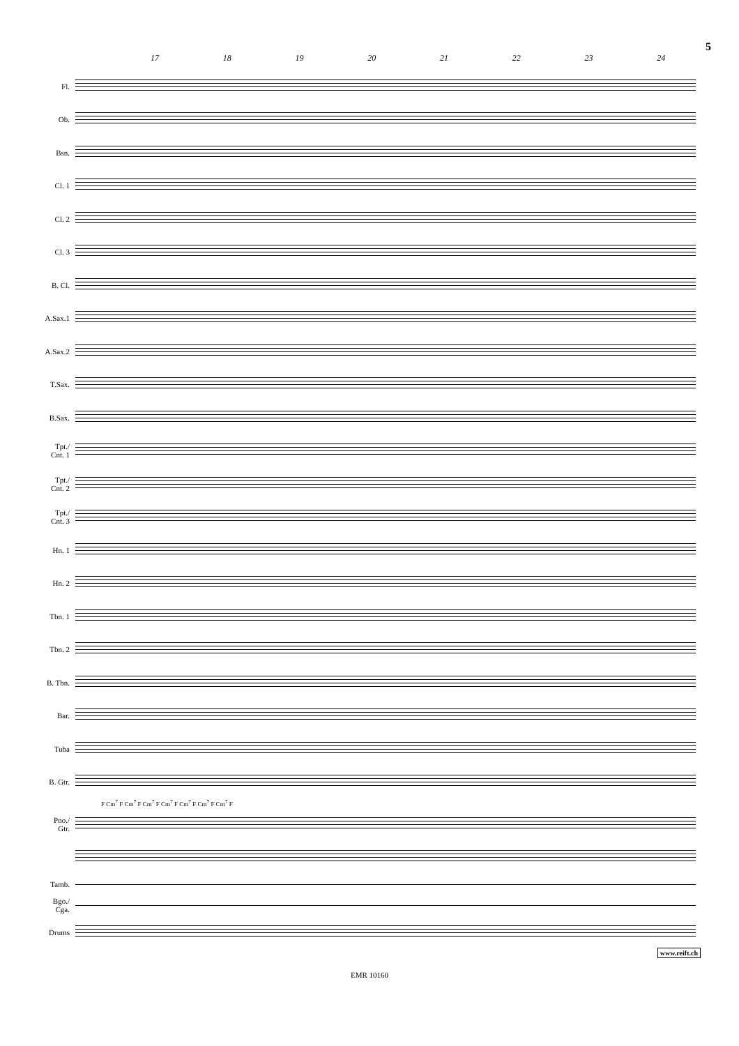5
17 18 19 20 21 22 23 24
Fl.
Ob.
Bsn.
Cl. 1
Cl. 2
Cl. 3
B. Cl.
A.Sax.1
A.Sax.2
T.Sax.
B.Sax.
Tpt./
Cnt. 1
Tpt./
Cnt. 2
Tpt./
Cnt. 3
Hn. 1
Hn. 2
Tbn. 1
Tbn. 2
B. Tbn.
Bar.
Tuba
B. Gtr.
F Cm<sup>7</sup> F Cm<sup>7</sup> F Cm<sup>7</sup> F Cm<sup>7</sup> F Cm<sup>7</sup> F Cm<sup>7</sup> F Cm<sup>7</sup> F
Pno./
Gtr.
Tamb.
Bgo./
Cga.
Drums
www.reift.ch
EMR 10160